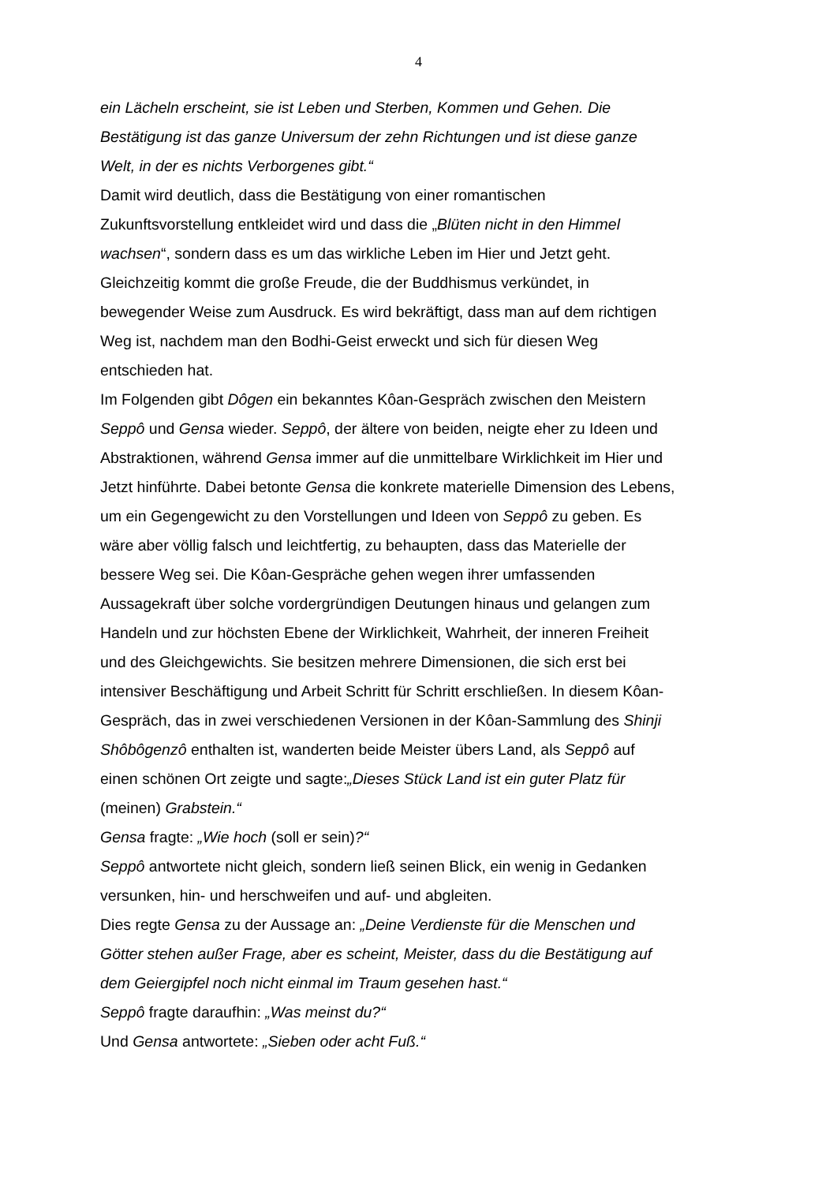4
ein Lächeln erscheint, sie ist Leben und Sterben, Kommen und Gehen. Die Bestätigung ist das ganze Universum der zehn Richtungen und ist diese ganze Welt, in der es nichts Verborgenes gibt.“
Damit wird deutlich, dass die Bestätigung von einer romantischen Zukunftsvorstellung entkleidet wird und dass die „Blüten nicht in den Himmel wachsen“, sondern dass es um das wirkliche Leben im Hier und Jetzt geht. Gleichzeitig kommt die große Freude, die der Buddhismus verkündet, in bewegender Weise zum Ausdruck. Es wird bekräftigt, dass man auf dem richtigen Weg ist, nachdem man den Bodhi-Geist erweckt und sich für diesen Weg entschieden hat.
Im Folgenden gibt Dôgen ein bekanntes Kôan-Gespräch zwischen den Meistern Seppô und Gensa wieder. Seppô, der ältere von beiden, neigte eher zu Ideen und Abstraktionen, während Gensa immer auf die unmittelbare Wirklichkeit im Hier und Jetzt hinführte. Dabei betonte Gensa die konkrete materielle Dimension des Lebens, um ein Gegengewicht zu den Vorstellungen und Ideen von Seppô zu geben. Es wäre aber völlig falsch und leichtfertig, zu behaupten, dass das Materielle der bessere Weg sei. Die Kôan-Gespräche gehen wegen ihrer umfassenden Aussagekraft über solche vordergründigen Deutungen hinaus und gelangen zum Handeln und zur höchsten Ebene der Wirklichkeit, Wahrheit, der inneren Freiheit und des Gleichgewichts. Sie besitzen mehrere Dimensionen, die sich erst bei intensiver Beschäftigung und Arbeit Schritt für Schritt erschließen. In diesem Kôan-Gespräch, das in zwei verschiedenen Versionen in der Kôan-Sammlung des Shinji Shôbôgenzô enthalten ist, wanderten beide Meister übers Land, als Seppô auf einen schönen Ort zeigte und sagte:„Dieses Stück Land ist ein guter Platz für (meinen) Grabstein.“
Gensa fragte: „Wie hoch (soll er sein)?“
Seppô antwortete nicht gleich, sondern ließ seinen Blick, ein wenig in Gedanken versunken, hin- und herschweifen und auf- und abgleiten.
Dies regte Gensa zu der Aussage an: „Deine Verdienste für die Menschen und Götter stehen außer Frage, aber es scheint, Meister, dass du die Bestätigung auf dem Geiergipfel noch nicht einmal im Traum gesehen hast.“
Seppô fragte daraufhin: „Was meinst du?“
Und Gensa antwortete: „Sieben oder acht Fuß.“